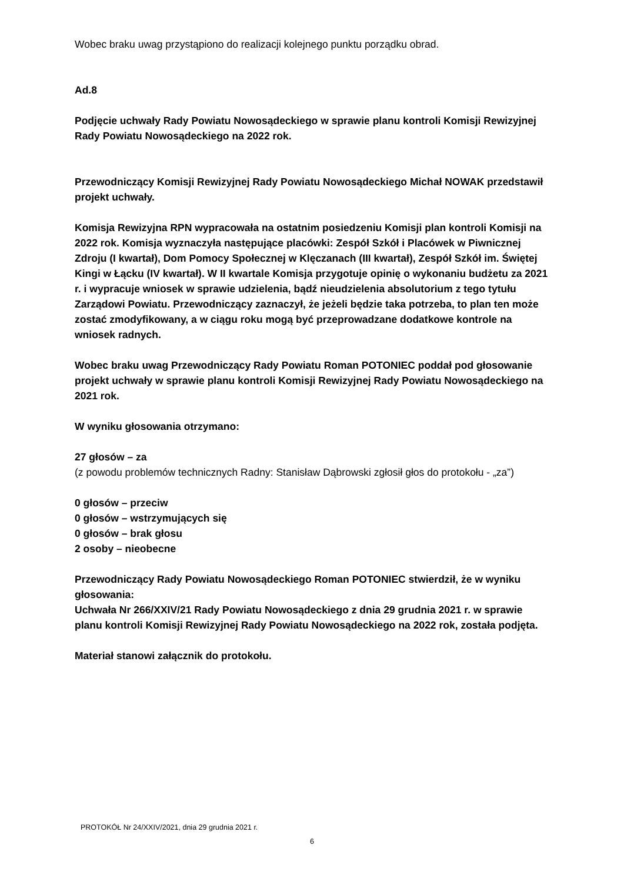Wobec braku uwag przystąpiono do realizacji kolejnego punktu porządku obrad.
Ad.8
Podjęcie uchwały Rady Powiatu Nowosądeckiego w sprawie planu kontroli Komisji Rewizyjnej Rady Powiatu Nowosądeckiego na 2022 rok.
Przewodniczący Komisji Rewizyjnej Rady Powiatu Nowosądeckiego Michał NOWAK przedstawił projekt uchwały.
Komisja Rewizyjna RPN wypracowała na ostatnim posiedzeniu Komisji plan kontroli Komisji na 2022 rok. Komisja wyznaczyła następujące placówki: Zespół Szkół i Placówek w Piwnicznej Zdroju (I kwartał), Dom Pomocy Społecznej w Klęczanach (III kwartał), Zespół Szkół im. Świętej Kingi w Łącku (IV kwartał). W II kwartale Komisja przygotuje opinię o wykonaniu budżetu za 2021 r. i wypracuje wniosek w sprawie udzielenia, bądź nieudzielenia absolutorium z tego tytułu Zarządowi Powiatu. Przewodniczący zaznaczył, że jeżeli będzie taka potrzeba, to plan ten może zostać zmodyfikowany, a w ciągu roku mogą być przeprowadzane dodatkowe kontrole na wniosek radnych.
Wobec braku uwag Przewodniczący Rady Powiatu Roman POTONIEC poddał pod głosowanie projekt uchwały w sprawie planu kontroli Komisji Rewizyjnej Rady Powiatu Nowosądeckiego na 2021 rok.
W wyniku głosowania otrzymano:
27 głosów – za
(z powodu problemów technicznych Radny: Stanisław Dąbrowski zgłosił głos do protokołu - „za”)
0 głosów – przeciw
0 głosów – wstrzymujących się
0 głosów – brak głosu
2 osoby – nieobecne
Przewodniczący Rady Powiatu Nowosądeckiego Roman POTONIEC stwierdził, że w wyniku głosowania:
Uchwała Nr 266/XXIV/21 Rady Powiatu Nowosądeckiego z dnia 29 grudnia 2021 r. w sprawie planu kontroli Komisji Rewizyjnej Rady Powiatu Nowosądeckiego na 2022 rok, została podjęta.
Materiał stanowi załącznik do protokołu.
PROTOKÓŁ Nr 24/XXIV/2021, dnia 29 grudnia 2021 r.
6